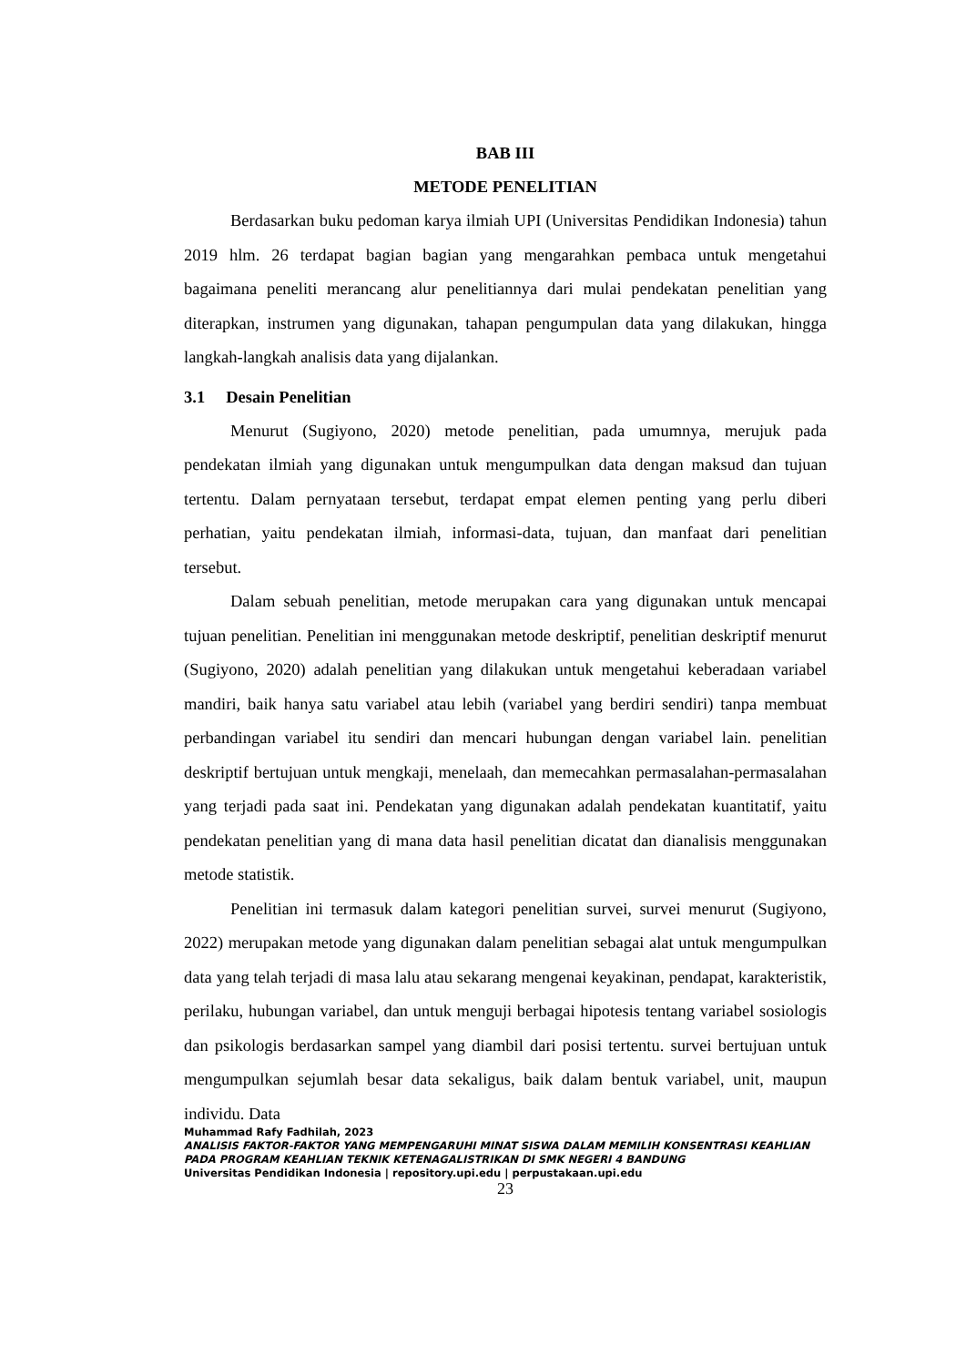BAB III
METODE PENELITIAN
Berdasarkan buku pedoman karya ilmiah UPI (Universitas Pendidikan Indonesia) tahun 2019 hlm. 26 terdapat bagian bagian yang mengarahkan pembaca untuk mengetahui bagaimana peneliti merancang alur penelitiannya dari mulai pendekatan penelitian yang diterapkan, instrumen yang digunakan, tahapan pengumpulan data yang dilakukan, hingga langkah-langkah analisis data yang dijalankan.
3.1 Desain Penelitian
Menurut (Sugiyono, 2020) metode penelitian, pada umumnya, merujuk pada pendekatan ilmiah yang digunakan untuk mengumpulkan data dengan maksud dan tujuan tertentu. Dalam pernyataan tersebut, terdapat empat elemen penting yang perlu diberi perhatian, yaitu pendekatan ilmiah, informasi-data, tujuan, dan manfaat dari penelitian tersebut.
Dalam sebuah penelitian, metode merupakan cara yang digunakan untuk mencapai tujuan penelitian. Penelitian ini menggunakan metode deskriptif, penelitian deskriptif menurut (Sugiyono, 2020) adalah penelitian yang dilakukan untuk mengetahui keberadaan variabel mandiri, baik hanya satu variabel atau lebih (variabel yang berdiri sendiri) tanpa membuat perbandingan variabel itu sendiri dan mencari hubungan dengan variabel lain. penelitian deskriptif bertujuan untuk mengkaji, menelaah, dan memecahkan permasalahan-permasalahan yang terjadi pada saat ini. Pendekatan yang digunakan adalah pendekatan kuantitatif, yaitu pendekatan penelitian yang di mana data hasil penelitian dicatat dan dianalisis menggunakan metode statistik.
Penelitian ini termasuk dalam kategori penelitian survei, survei menurut (Sugiyono, 2022) merupakan metode yang digunakan dalam penelitian sebagai alat untuk mengumpulkan data yang telah terjadi di masa lalu atau sekarang mengenai keyakinan, pendapat, karakteristik, perilaku, hubungan variabel, dan untuk menguji berbagai hipotesis tentang variabel sosiologis dan psikologis berdasarkan sampel yang diambil dari posisi tertentu. survei bertujuan untuk mengumpulkan sejumlah besar data sekaligus, baik dalam bentuk variabel, unit, maupun individu. Data
Muhammad Rafy Fadhilah, 2023
ANALISIS FAKTOR-FAKTOR YANG MEMPENGARUHI MINAT SISWA DALAM MEMILIH KONSENTRASI KEAHLIAN PADA PROGRAM KEAHLIAN TEKNIK KETENAGALISTRIKAN DI SMK NEGERI 4 BANDUNG
Universitas Pendidikan Indonesia | repository.upi.edu | perpustakaan.upi.edu
23